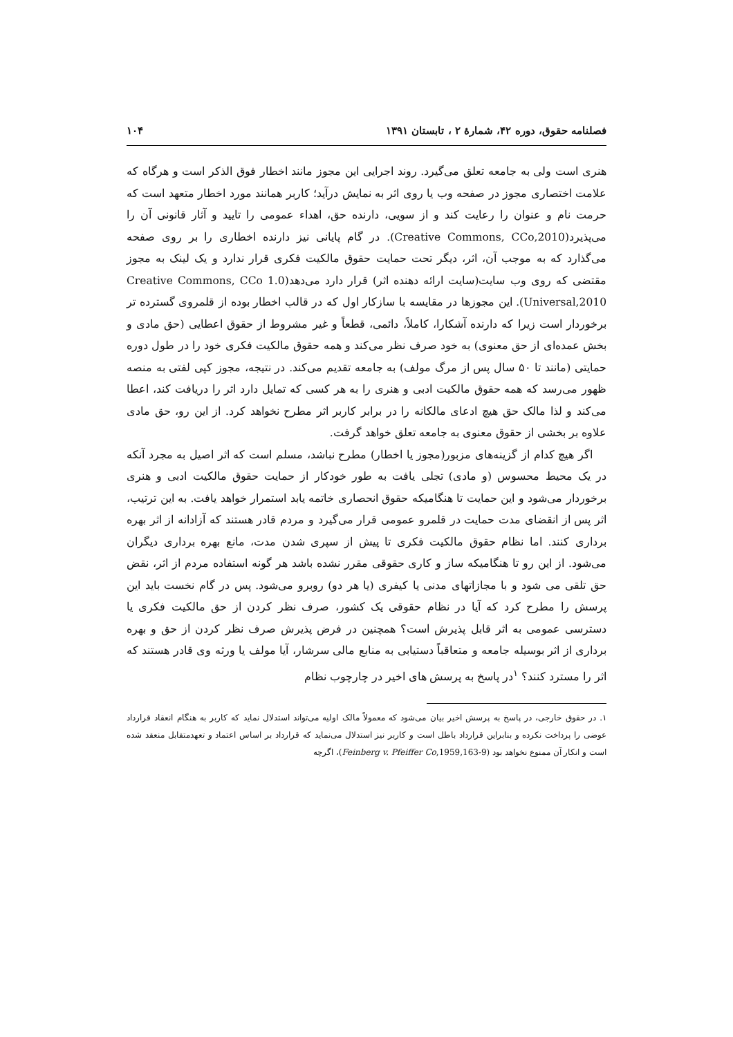فصلنامه حقوق، دوره ۴۲، شمارهٔ ۲ ، تابستان ۱۳۹۱ ۱۰۴
هنری است ولی به جامعه تعلق می‌گیرد. روند اجرایی این مجوز مانند اخطار فوق الذکر است و هرگاه که علامت اختصاری مجوز در صفحه وب یا روی اثر به نمایش درآید؛ کاربر همانند مورد اخطار متعهد است که حرمت نام و عنوان را رعایت کند و از سویی، دارنده حق، اهداء عمومی را تایید و آثار قانونی آن را می‌پذیرد(Creative Commons, CCo,2010). در گام پایانی نیز دارنده اخطاری را بر روی صفحه می‌گذارد که به موجب آن، اثر، دیگر تحت حمایت حقوق مالکیت فکری قرار ندارد و یک لینک به مجوز مقتضی که روی وب سایت(سایت ارائه دهنده اثر) قرار دارد می‌دهد(Creative Commons, CCo 1.0 Universal,2010). این مجوزها در مقایسه با سازکار اول که در قالب اخطار بوده از قلمروی گسترده تر برخوردار است زیرا که دارنده آشکارا، کاملاً، دائمی، قطعاً و غیر مشروط از حقوق اعطایی (حق مادی و بخش عمده‌ای از حق معنوی) به خود صرف نظر می‌کند و همه حقوق مالکیت فکری خود را در طول دوره حمایتی (مانند تا ۵۰ سال پس از مرگ مولف) به جامعه تقدیم می‌کند. در نتیجه، مجوز کپی لفتی به منصه ظهور می‌رسد که همه حقوق مالکیت ادبی و هنری را به هر کسی که تمایل دارد اثر را دریافت کند، اعطا می‌کند و لذا مالک حق هیچ ادعای مالکانه را در برابر کاربر اثر مطرح نخواهد کرد. از این رو، حق مادی علاوه بر بخشی از حقوق معنوی به جامعه تعلق خواهد گرفت.
اگر هیچ کدام از گزینه‌های مزبور(مجوز یا اخطار) مطرح نباشد، مسلم است که اثر اصیل به مجرد آنکه در یک محیط محسوس (و مادی) تجلی یافت به طور خودکار از حمایت حقوق مالکیت ادبی و هنری برخوردار می‌شود و این حمایت تا هنگامیکه حقوق انحصاری خاتمه یابد استمرار خواهد یافت. به این ترتیب، اثر پس از انقضای مدت حمایت در قلمرو عمومی قرار می‌گیرد و مردم قادر هستند که آزادانه از اثر بهره برداری کنند. اما نظام حقوق مالکیت فکری تا پیش از سپری شدن مدت، مانع بهره برداری دیگران می‌شود. از این رو تا هنگامیکه ساز و کاری حقوقی مقرر نشده باشد هر گونه استفاده مردم از اثر، نقض حق تلقی می شود و با مجازاتهای مدنی یا کیفری (یا هر دو) روبرو می‌شود. پس در گام نخست باید این پرسش را مطرح کرد که آیا در نظام حقوقی یک کشور، صرف نظر کردن از حق مالکیت فکری یا دسترسی عمومی به اثر قابل پذیرش است؟ همچنین در فرض پذیرش صرف نظر کردن از حق و بهره برداری از اثر بوسیله جامعه و متعاقباً دستیابی به منابع مالی سرشار، آیا مولف یا ورثه وی قادر هستند که اثر را مسترد کنند؟ <sup>۱</sup>در پاسخ به پرسش های اخیر در چارچوب نظام
۱. در حقوق خارجی، در پاسخ به پرسش اخیر بیان می‌شود که معمولاً مالک اولیه می‌تواند استدلال نماید که کاربر به هنگام انعقاد قرارداد عوضی را پرداخت نکرده و بنابراین قرارداد باطل است و کاربر نیز استدلال می‌نماید که قرارداد بر اساس اعتماد و تعهدمتقابل منعقد شده است و انکار آن ممنوع نخواهد بود (Feinberg v. Pfeiffer Co,1959,163-9)، اگرچه